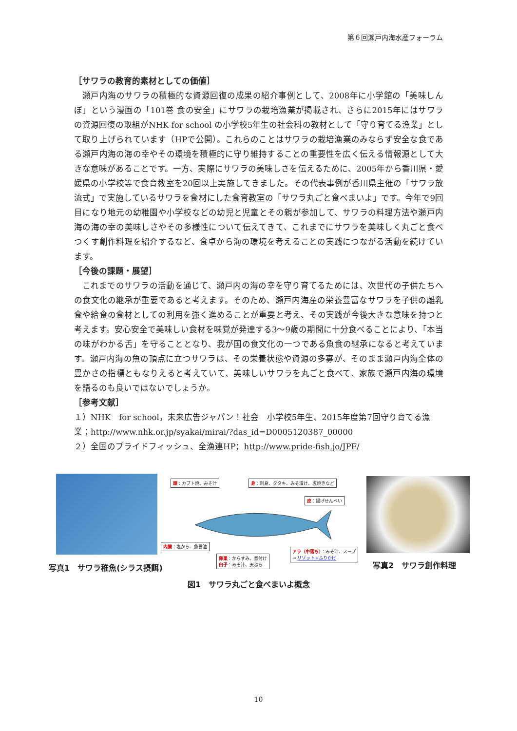第６回瀬戸内海水産フォーラム
［サワラの教育的素材としての価値］
瀬戸内海のサワラの積極的な資源回復の成果の紹介事例として、2008年に小学館の「美味しんぼ」という漫画の「101巻 食の安全」にサワラの栽培漁業が掲載され、さらに2015年にはサワラの資源回復の取組がNHK for school の小学校5年生の社会科の教材として「守り育てる漁業」として取り上げられています（HPで公開）。これらのことはサワラの栽培漁業のみならず安全な食である瀬戸内海の海の幸やその環境を積極的に守り維持することの重要性を広く伝える情報源として大きな意味があることです。一方、実際にサワラの美味しさを伝えるために、2005年から香川県・愛媛県の小学校等で食育教室を20回以上実施してきました。その代表事例が香川県主催の「サワラ放流式」で実施しているサワラを食材にした食育教室の「サワラ丸ごと食べまいよ」です。今年で9回目になり地元の幼稚園や小学校などの幼児と児童とその親が参加して、サワラの料理方法や瀬戸内海の海の幸の美味しさやその多様性について伝えてきて、これまでにサワラを美味しく丸ごと食べつくす創作料理を紹介するなど、食卓から海の環境を考えることの実践につながる活動を続けています。
［今後の課題・展望］
これまでのサワラの活動を通じて、瀬戸内の海の幸を守り育てるためには、次世代の子供たちへの食文化の継承が重要であると考えます。そのため、瀬戸内海産の栄養豊富なサワラを子供の離乳食や給食の食材としての利用を強く進めることが重要と考え、その実践が今後大きな意味を持つと考えます。安心安全で美味しい食材を味覚が発達する3～9歳の期間に十分食べることにより、「本当の味がわかる舌」を守ることとなり、我が国の食文化の一つである魚食の継承になると考えています。瀬戸内海の魚の頂点に立つサワラは、その栄養状態や資源の多寡が、そのまま瀬戸内海全体の豊かさの指標ともなりえると考えていて、美味しいサワラを丸ごと食べて、家族で瀬戸内海の環境を語るのも良いではないでしょうか。
［参考文献］
１）NHK　for school，未来広告ジャパン！社会　小学校5年生、2015年度第7回守り育てる漁業；http://www.nhk.or.jp/syakai/mirai/?das_id=D0005120387_00000
２）全国のプライドフィッシュ、全漁連HP；http://www.pride-fish.jo/JPF/
写真1　サワラ稚魚(シラス摂餌)
頭：カブト焼、みそ汁
身：刺身、タタキ、みそ漬け、塩焼きなど
皮：揚げせんべい
内臓：塩から、魚醤油
卵巣：からすみ、煮付け
白子：みそ汁、天ぷら
アラ（中落ち）：みそ汁、スープ
→ リゾット+ふりかけ
図1　サワラ丸ごと食べまいよ概念
写真2　サワラ創作料理
10